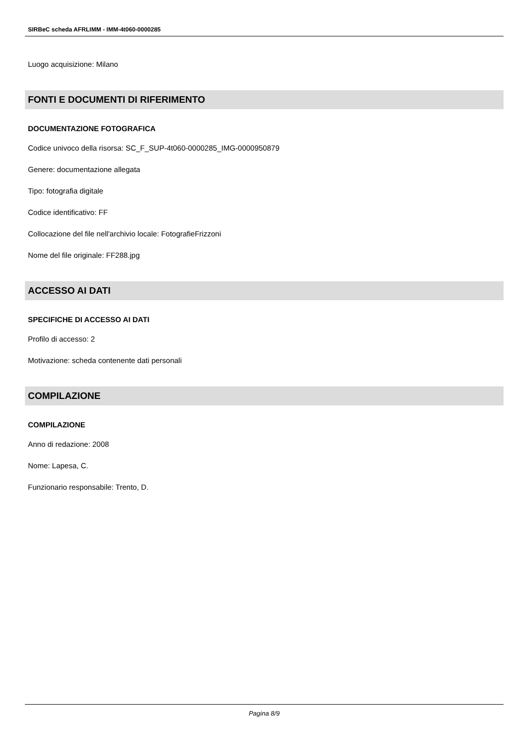SIRBeC scheda AFRLIMM - IMM-4t060-0000285
Luogo acquisizione: Milano
FONTI E DOCUMENTI DI RIFERIMENTO
DOCUMENTAZIONE FOTOGRAFICA
Codice univoco della risorsa: SC_F_SUP-4t060-0000285_IMG-0000950879
Genere: documentazione allegata
Tipo: fotografia digitale
Codice identificativo: FF
Collocazione del file nell'archivio locale: FotografieFrizzoni
Nome del file originale: FF288.jpg
ACCESSO AI DATI
SPECIFICHE DI ACCESSO AI DATI
Profilo di accesso: 2
Motivazione: scheda contenente dati personali
COMPILAZIONE
COMPILAZIONE
Anno di redazione: 2008
Nome: Lapesa, C.
Funzionario responsabile: Trento, D.
Pagina 8/9